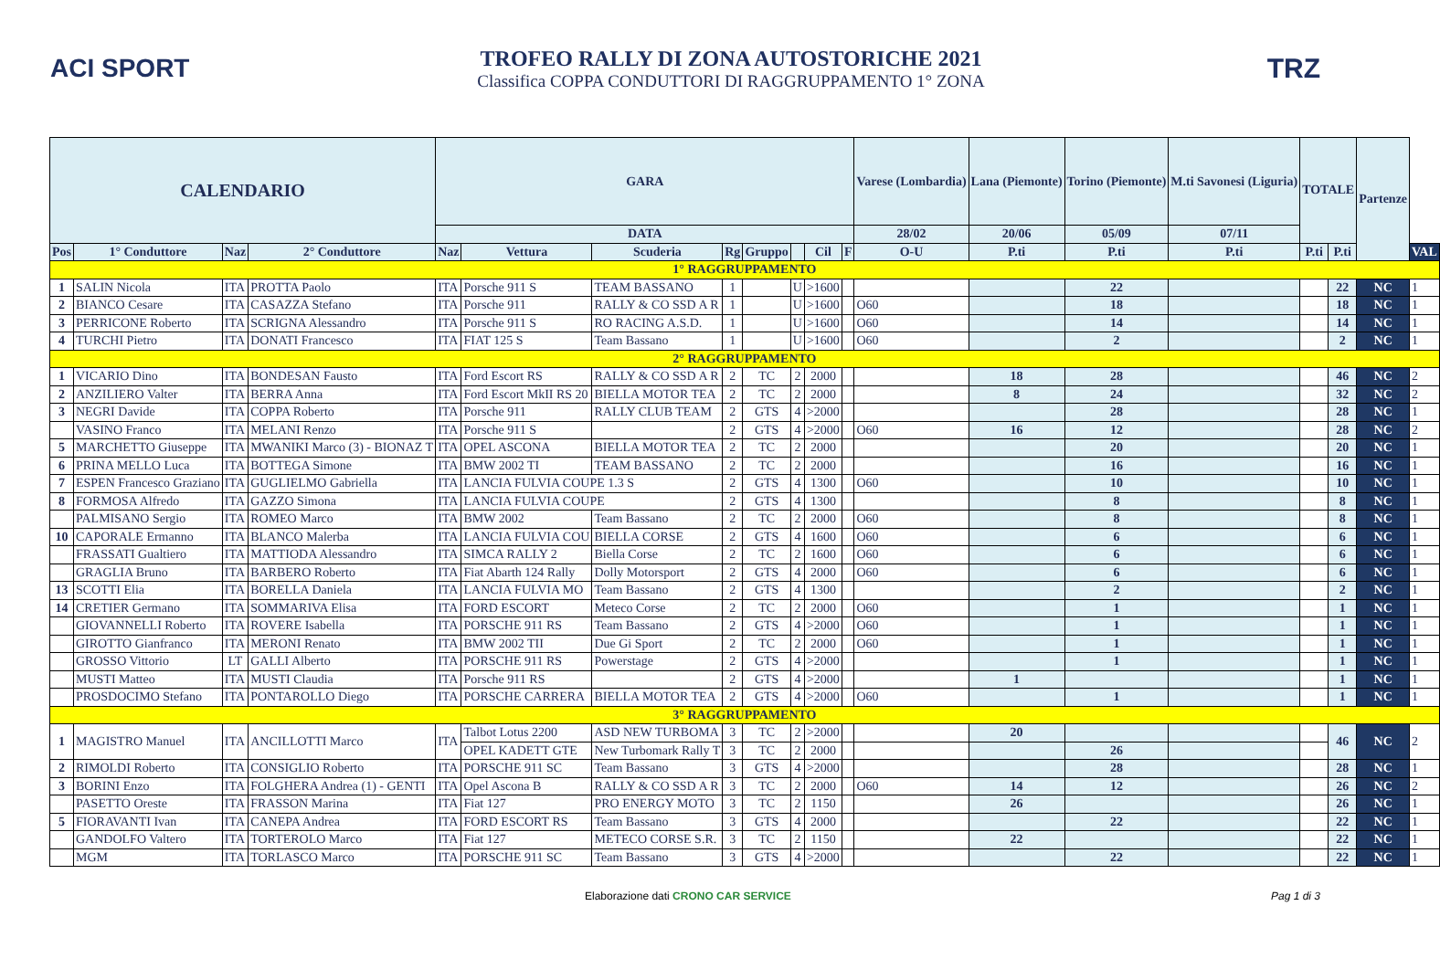ACI SPORT
TROFEO RALLY DI ZONA AUTOSTORICHE 2021
Classifica COPPA CONDUTTORI DI RAGGRUPPAMENTO 1° ZONA
TRZ
| CALENDARIO | | | | GARA | | | | | | | | Varese (Lombardia) | Lana (Piemonte) | Torino (Piemonte) | M.ti Savonesi (Liguria) | TOTALE | | Partenze | |
| --- | --- | --- | --- | --- | --- | --- | --- | --- | --- | --- | --- | --- | --- | --- | --- | --- | --- | --- | --- |
| | | | | DATA | | | | | | | | 28/02 | 20/06 | 05/09 | 07/11 | | | | |
| Pos | 1° Conduttore | Naz | 2° Conduttore | Naz | Vettura | Scuderia | Rg | Gruppo | | Cil | F | O-U | P.ti | P.ti | P.ti | P.ti | P.ti | | VAL |
| 1° RAGGRUPPAMENTO | | | | | | | | | | | | | | | | | | | |
| 1 | SALIN Nicola | ITA | PROTTA Paolo | ITA | Porsche 911 S | TEAM BASSANO | 1 | | U | >1600 | | | | 22 | | | 22 | NC | 1 |
| 2 | BIANCO Cesare | ITA | CASAZZA Stefano | ITA | Porsche 911 | RALLY & CO SSD A R | 1 | | U | >1600 | | O60 | | 18 | | | 18 | NC | 1 |
| 3 | PERRICONE Roberto | ITA | SCRIGNA Alessandro | ITA | Porsche 911 S | RO RACING A.S.D. | 1 | | U | >1600 | | O60 | | 14 | | | 14 | NC | 1 |
| 4 | TURCHI Pietro | ITA | DONATI Francesco | ITA | FIAT 125 S | Team Bassano | 1 | | U | >1600 | | O60 | | 2 | | | 2 | NC | 1 |
| 2° RAGGRUPPAMENTO | | | | | | | | | | | | | | | | | | | |
| 1 | VICARIO Dino | ITA | BONDESAN Fausto | ITA | Ford Escort RS | RALLY & CO SSD A R | 2 | TC | 2 | 2000 | | | 18 | 28 | | | 46 | NC | 2 |
| 2 | ANZILIERO Valter | ITA | BERRA Anna | ITA | Ford Escort MkII RS 20 | BIELLA MOTOR TEA | 2 | TC | 2 | 2000 | | | 8 | 24 | | | 32 | NC | 2 |
| 3 | NEGRI Davide | ITA | COPPA Roberto | ITA | Porsche 911 | RALLY CLUB TEAM | 2 | GTS | 4 | >2000 | | | | 28 | | | 28 | NC | 1 |
| | VASINO Franco | ITA | MELANI Renzo | ITA | Porsche 911 S | | 2 | GTS | 4 | >2000 | | O60 | 16 | 12 | | | 28 | NC | 2 |
| 5 | MARCHETTO Giuseppe | ITA | MWANIKI Marco (3) - BIONAZ T | ITA | OPEL ASCONA | BIELLA MOTOR TEA | 2 | TC | 2 | 2000 | | | | 20 | | | 20 | NC | 1 |
| 6 | PRINA MELLO Luca | ITA | BOTTEGA Simone | ITA | BMW 2002 TI | TEAM BASSANO | 2 | TC | 2 | 2000 | | | | 16 | | | 16 | NC | 1 |
| 7 | ESPEN Francesco Graziano | ITA | GUGLIELMO Gabriella | ITA | LANCIA FULVIA COUPE 1.3 S | | 2 | GTS | 4 | 1300 | | O60 | | 10 | | | 10 | NC | 1 |
| 8 | FORMOSA Alfredo | ITA | GAZZO Simona | ITA | LANCIA FULVIA COUPE | | 2 | GTS | 4 | 1300 | | | | 8 | | | 8 | NC | 1 |
| | PALMISANO Sergio | ITA | ROMEO Marco | ITA | BMW 2002 | Team Bassano | 2 | TC | 2 | 2000 | | O60 | | 8 | | | 8 | NC | 1 |
| 10 | CAPORALE Ermanno | ITA | BLANCO Malerba | ITA | LANCIA FULVIA COU | BIELLA CORSE | 2 | GTS | 4 | 1600 | | O60 | | 6 | | | 6 | NC | 1 |
| | FRASSATI Gualtiero | ITA | MATTIODA Alessandro | ITA | SIMCA RALLY 2 | Biella Corse | 2 | TC | 2 | 1600 | | O60 | | 6 | | | 6 | NC | 1 |
| | GRAGLIA Bruno | ITA | BARBERO Roberto | ITA | Fiat Abarth 124 Rally | Dolly Motorsport | 2 | GTS | 4 | 2000 | | O60 | | 6 | | | 6 | NC | 1 |
| 13 | SCOTTI Elia | ITA | BORELLA Daniela | ITA | LANCIA FULVIA MO | Team Bassano | 2 | GTS | 4 | 1300 | | | | 2 | | | 2 | NC | 1 |
| 14 | CRETIER Germano | ITA | SOMMARIVA Elisa | ITA | FORD ESCORT | Meteco Corse | 2 | TC | 2 | 2000 | | O60 | | 1 | | | 1 | NC | 1 |
| | GIOVANNELLI Roberto | ITA | ROVERE Isabella | ITA | PORSCHE 911 RS | Team Bassano | 2 | GTS | 4 | >2000 | | O60 | | 1 | | | 1 | NC | 1 |
| | GIROTTO Gianfranco | ITA | MERONI Renato | ITA | BMW 2002 TII | Due Gi Sport | 2 | TC | 2 | 2000 | | O60 | | 1 | | | 1 | NC | 1 |
| | GROSSO Vittorio | LT | GALLI Alberto | ITA | PORSCHE 911 RS | Powerstage | 2 | GTS | 4 | >2000 | | | | 1 | | | 1 | NC | 1 |
| | MUSTI Matteo | ITA | MUSTI Claudia | ITA | Porsche 911 RS | | 2 | GTS | 4 | >2000 | | | 1 | | | | 1 | NC | 1 |
| | PROSDOCIMO Stefano | ITA | PONTAROLLO Diego | ITA | PORSCHE CARRERA | BIELLA MOTOR TEA | 2 | GTS | 4 | >2000 | | O60 | | 1 | | | 1 | NC | 1 |
| 3° RAGGRUPPAMENTO | | | | | | | | | | | | | | | | | | | |
| 1 | MAGISTRO Manuel | ITA | ANCILLOTTI Marco | ITA | Talbot Lotus 2200 | ASD NEW TURBOMA | 3 | TC | 2 | >2000 | | | 20 | | | | 46 | NC | 2 |
| | | | | | OPEL KADETT GTE | New Turbomark Rally T | 3 | TC | 2 | 2000 | | | | 26 | | | | | |
| 2 | RIMOLDI Roberto | ITA | CONSIGLIO Roberto | ITA | PORSCHE 911 SC | Team Bassano | 3 | GTS | 4 | >2000 | | | | 28 | | | 28 | NC | 1 |
| 3 | BORINI Enzo | ITA | FOLGHERA Andrea (1) - GENTI | ITA | Opel Ascona B | RALLY & CO SSD A R | 3 | TC | 2 | 2000 | | O60 | 14 | 12 | | | 26 | NC | 2 |
| | PASETTO Oreste | ITA | FRASSON Marina | ITA | Fiat 127 | PRO ENERGY MOTO | 3 | TC | 2 | 1150 | | | 26 | | | | 26 | NC | 1 |
| 5 | FIORAVANTI Ivan | ITA | CANEPA Andrea | ITA | FORD ESCORT RS | Team Bassano | 3 | GTS | 4 | 2000 | | | | 22 | | | 22 | NC | 1 |
| | GANDOLFO Valtero | ITA | TORTEROLO Marco | ITA | Fiat 127 | METECO CORSE S.R. | 3 | TC | 2 | 1150 | | | 22 | | | | 22 | NC | 1 |
| | MGM | ITA | TORLASCO Marco | ITA | PORSCHE 911 SC | Team Bassano | 3 | GTS | 4 | >2000 | | | | 22 | | | 22 | NC | 1 |
Elaborazione dati CRONO CAR SERVICE Pag 1 di 3